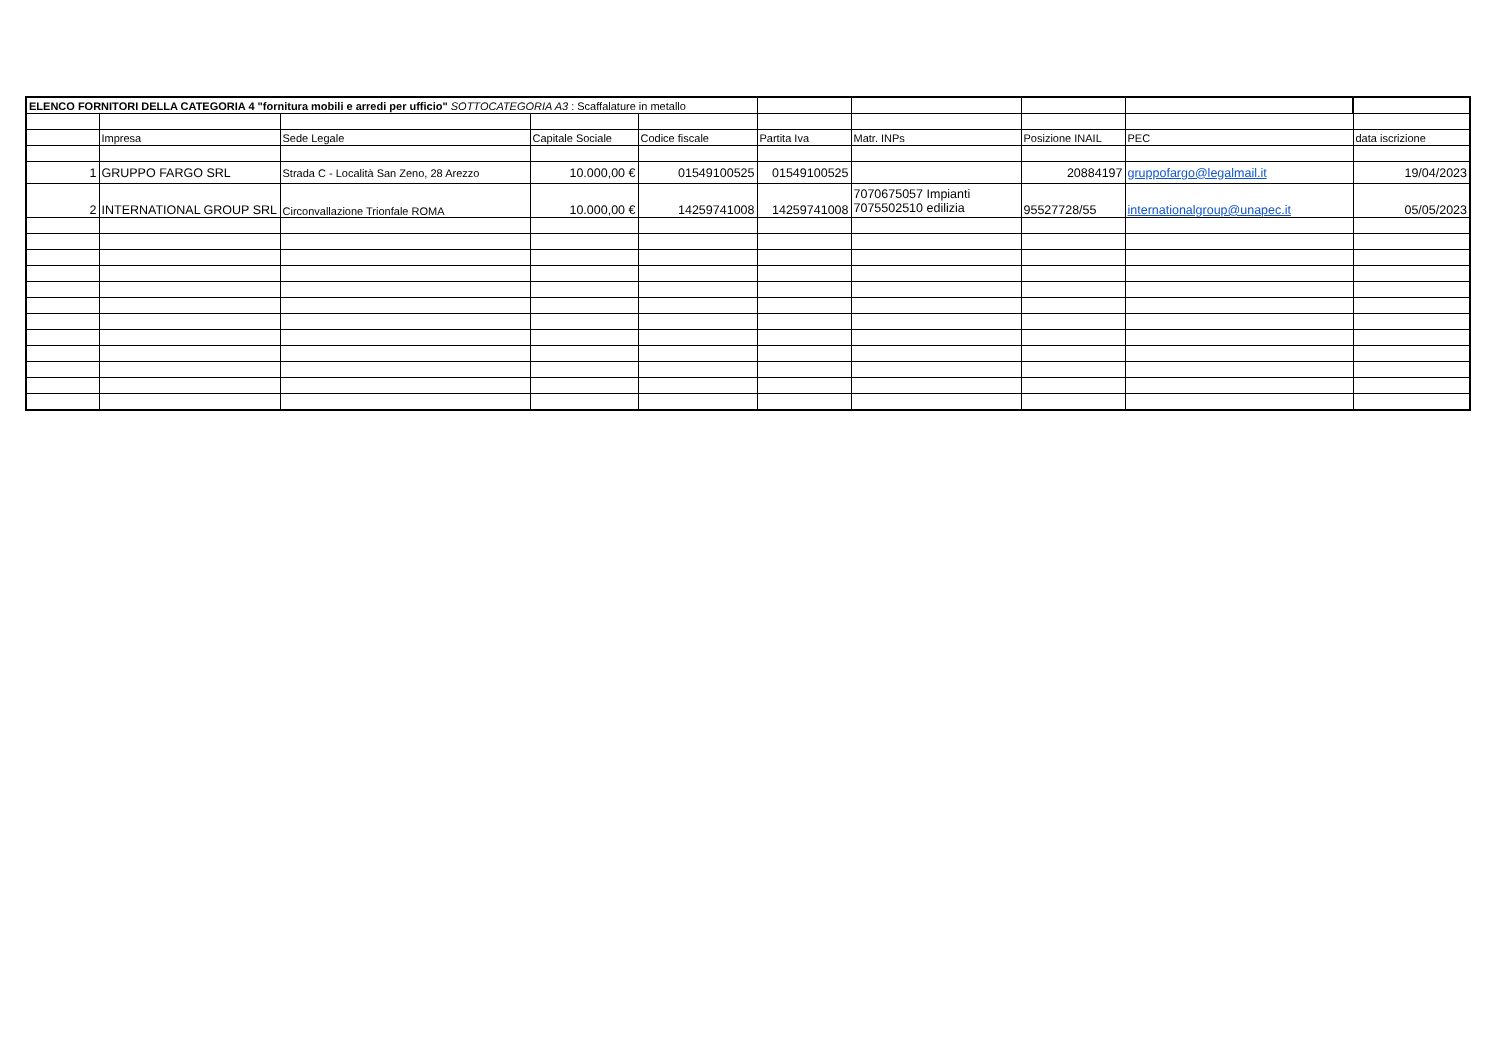| ELENCO FORNITORI DELLA CATEGORIA 4 "fornitura mobili e arredi per ufficio" SOTTOCATEGORIA A3 : Scaffalature in metallo | | | | | | | | | |
| | Impresa | Sede Legale | Capitale Sociale | Codice fiscale | Partita Iva | Matr. INPs | Posizione INAIL | PEC | data iscrizione |
| 1 | GRUPPO FARGO SRL | Strada C - Località San Zeno, 28 Arezzo | 10.000,00 € | 01549100525 | 01549100525 | | 20884197 | gruppofargo@legalmail.it | 19/04/2023 |
| 2 | INTERNATIONAL GROUP SRL | Circonvallazione Trionfale ROMA | 10.000,00 € | 14259741008 | 14259741008 | 7070675057 Impianti 7075502510 edilizia | 95527728/55 | internationalgroup@unapec.it | 05/05/2023 |